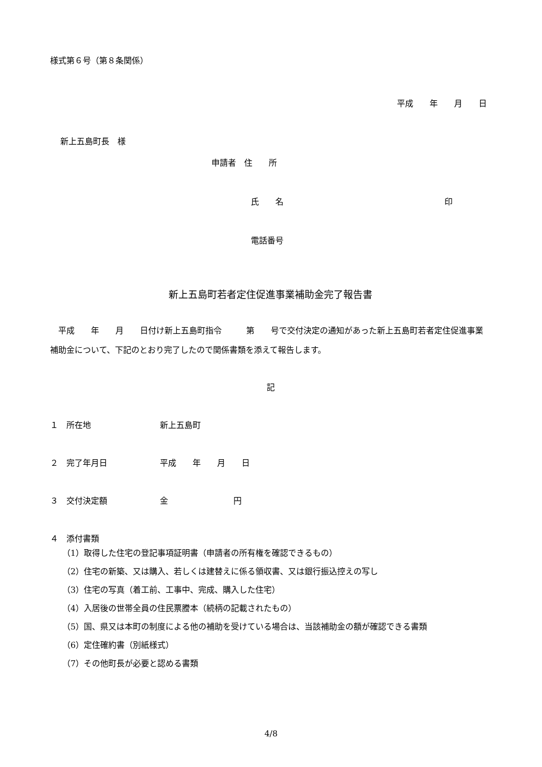様式第６号（第８条関係）
平成　　年　　月　　日
新上五島町長　様
申請者　住　　所
氏　　名 印
電話番号
新上五島町若者定住促進事業補助金完了報告書
　平成　　年　　月　　日付け新上五島町指令　　　第　　号で交付決定の通知があった新上五島町若者定住促進事業補助金について、下記のとおり完了したので関係書類を添えて報告します。
記
１　所在地 新上五島町
２　完了年月日 平成　　年　　月　　日
３　交付決定額 金　　　　　　　　円
４　添付書類
（1）取得した住宅の登記事項証明書（申請者の所有権を確認できるもの）
（2）住宅の新築、又は購入、若しくは建替えに係る領収書、又は銀行振込控えの写し
（3）住宅の写真（着工前、工事中、完成、購入した住宅）
（4）入居後の世帯全員の住民票謄本（続柄の記載されたもの）
（5）国、県又は本町の制度による他の補助を受けている場合は、当該補助金の額が確認できる書類
（6）定住確約書（別紙様式）
（7）その他町長が必要と認める書類
4/8